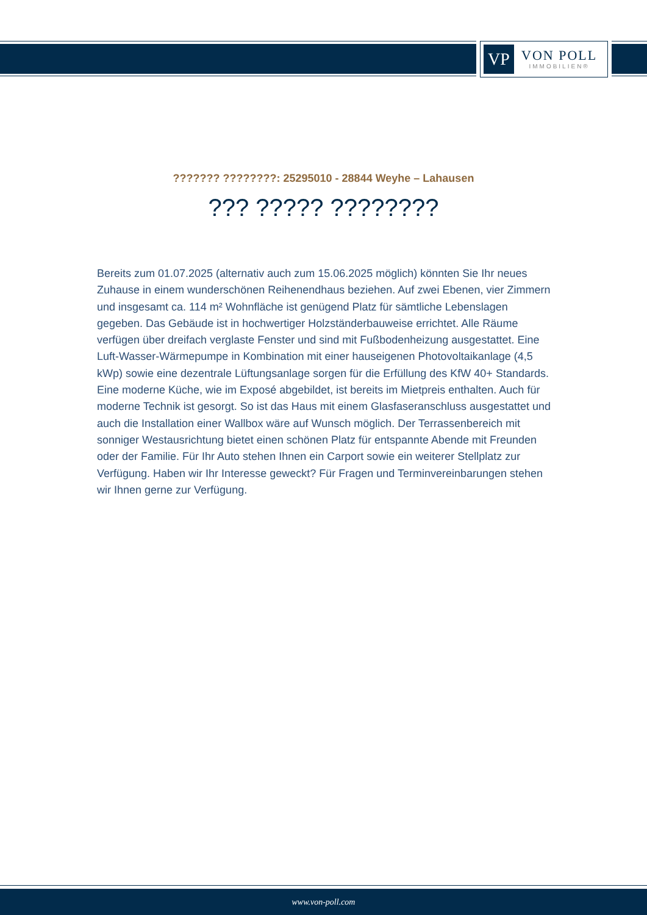VP
VON POLL
IMMOBILIEN®
??????? ????????: 25295010 - 28844 Weyhe – Lahausen
??? ????? ????????
Bereits zum 01.07.2025 (alternativ auch zum 15.06.2025 möglich) könnten Sie Ihr neues Zuhause in einem wunderschönen Reihenendhaus beziehen. Auf zwei Ebenen, vier Zimmern und insgesamt ca. 114 m² Wohnfläche ist genügend Platz für sämtliche Lebenslagen gegeben. Das Gebäude ist in hochwertiger Holzständerbauweise errichtet. Alle Räume verfügen über dreifach verglaste Fenster und sind mit Fußbodenheizung ausgestattet. Eine Luft-Wasser-Wärmepumpe in Kombination mit einer hauseigenen Photovoltaikanlage (4,5 kWp) sowie eine dezentrale Lüftungsanlage sorgen für die Erfüllung des KfW 40+ Standards. Eine moderne Küche, wie im Exposé abgebildet, ist bereits im Mietpreis enthalten. Auch für moderne Technik ist gesorgt. So ist das Haus mit einem Glasfaseranschluss ausgestattet und auch die Installation einer Wallbox wäre auf Wunsch möglich. Der Terrassenbereich mit sonniger Westausrichtung bietet einen schönen Platz für entspannte Abende mit Freunden oder der Familie. Für Ihr Auto stehen Ihnen ein Carport sowie ein weiterer Stellplatz zur Verfügung. Haben wir Ihr Interesse geweckt? Für Fragen und Terminvereinbarungen stehen wir Ihnen gerne zur Verfügung.
www.von-poll.com